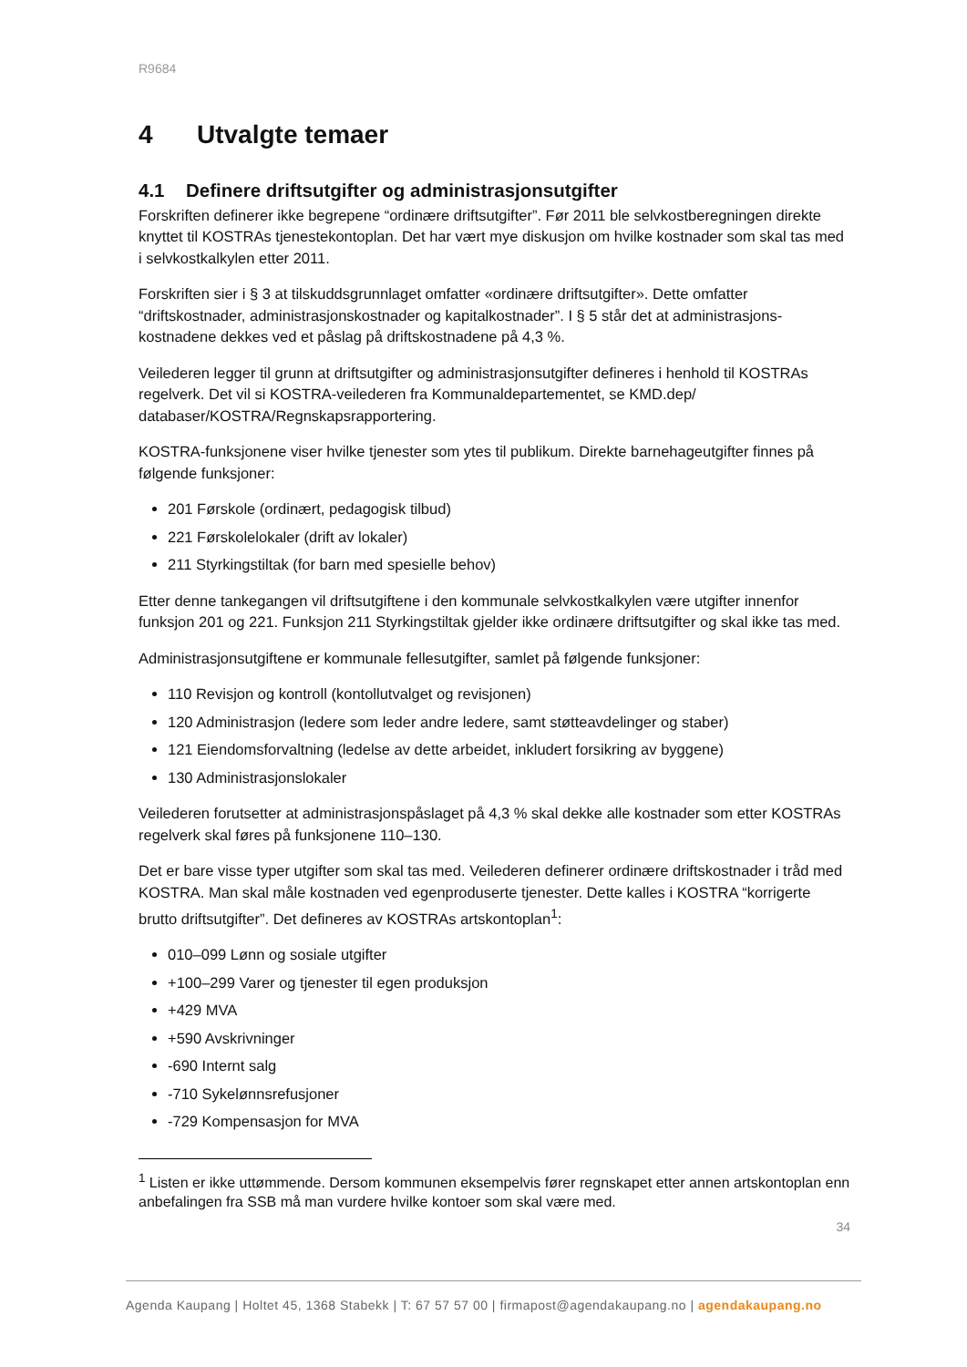R9684
4 Utvalgte temaer
4.1 Definere driftsutgifter og administrasjonsutgifter
Forskriften definerer ikke begrepene “ordinære driftsutgifter”. Før 2011 ble selvkostberegningen direkte knyttet til KOSTRAs tjenestekontoplan. Det har vært mye diskusjon om hvilke kostnader som skal tas med i selvkostkalkylen etter 2011.
Forskriften sier i § 3 at tilskuddsgrunnlaget omfatter «ordinære driftsutgifter». Dette omfatter “driftskostnader, administrasjonskostnader og kapitalkostnader”. I § 5 står det at administrasjons-kostnadene dekkes ved et påslag på driftskostnadene på 4,3 %.
Veilederen legger til grunn at driftsutgifter og administrasjonsutgifter defineres i henhold til KOSTRAs regelverk. Det vil si KOSTRA-veilederen fra Kommunaldepartementet, se KMD.dep/ databaser/KOSTRA/Regnskapsrapportering.
KOSTRA-funksjonene viser hvilke tjenester som ytes til publikum. Direkte barnehageutgifter finnes på følgende funksjoner:
201 Førskole (ordinært, pedagogisk tilbud)
221 Førskolelokaler (drift av lokaler)
211 Styrkingstiltak (for barn med spesielle behov)
Etter denne tankegangen vil driftsutgiftene i den kommunale selvkostkalkylen være utgifter innenfor funksjon 201 og 221. Funksjon 211 Styrkingstiltak gjelder ikke ordinære driftsutgifter og skal ikke tas med.
Administrasjonsutgiftene er kommunale fellesutgifter, samlet på følgende funksjoner:
110 Revisjon og kontroll (kontollutvalget og revisjonen)
120 Administrasjon (ledere som leder andre ledere, samt støtteavdelinger og staber)
121 Eiendomsforvaltning (ledelse av dette arbeidet, inkludert forsikring av byggene)
130 Administrasjonslokaler
Veilederen forutsetter at administrasjonspåslaget på 4,3 % skal dekke alle kostnader som etter KOSTRAs regelverk skal føres på funksjonene 110–130.
Det er bare visse typer utgifter som skal tas med. Veilederen definerer ordinære driftskostnader i tråd med KOSTRA. Man skal måle kostnaden ved egenproduserte tjenester. Dette kalles i KOSTRA “korrigerte brutto driftsutgifter”. Det defineres av KOSTRAs artskontoplan<sup>1</sup>:
010–099 Lønn og sosiale utgifter
+100–299 Varer og tjenester til egen produksjon
+429 MVA
+590 Avskrivninger
-690 Internt salg
-710 Sykelønnsrefusjoner
-729 Kompensasjon for MVA
<sup>1</sup> Listen er ikke uttømmende. Dersom kommunen eksempelvis fører regnskapet etter annen artskontoplan enn anbefalingen fra SSB må man vurdere hvilke kontoer som skal være med.
34
Agenda Kaupang | Holtet 45, 1368 Stabekk | T: 67 57 57 00 | firmapost@agendakaupang.no | agendakaupang.no